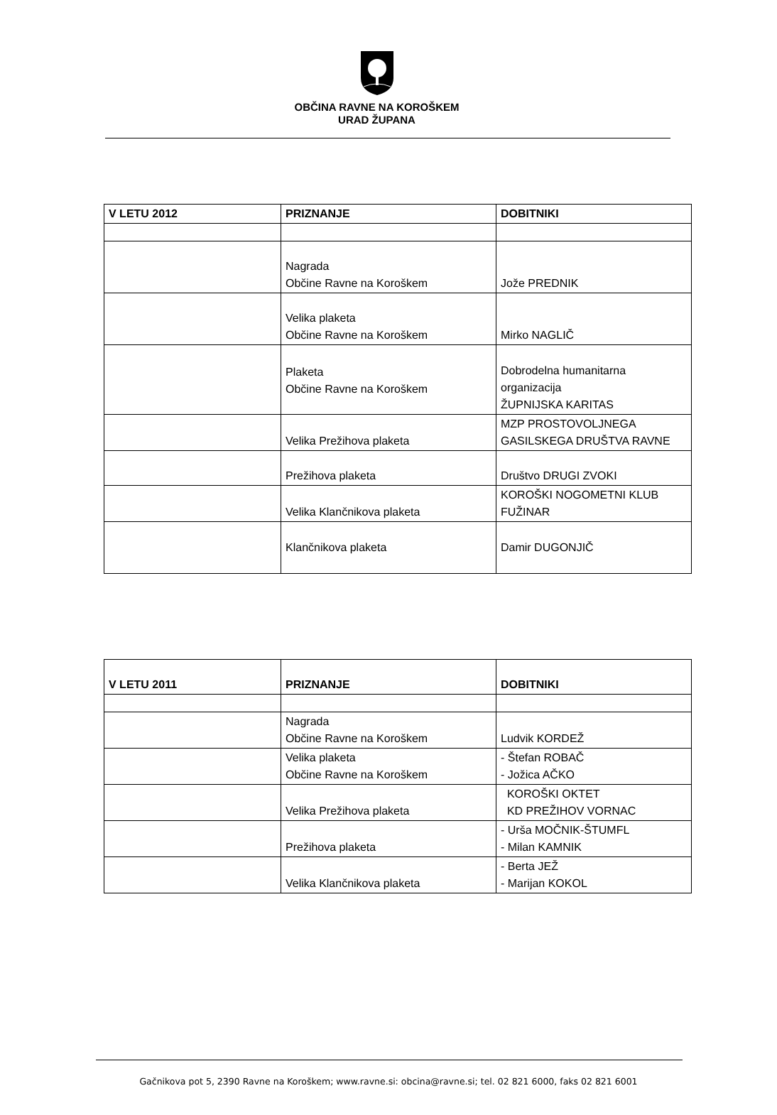OBČINA RAVNE NA KOROŠKEM
URAD ŽUPANA
| V LETU 2012 | PRIZNANJE | DOBITNIKI |
| --- | --- | --- |
| | Nagrada Občine Ravne na Koroškem | Jože PREDNIK |
| | Velika plaketa Občine Ravne na Koroškem | Mirko NAGLIČ |
| | Plaketa Občine Ravne na Koroškem | Dobrodelna humanitarna organizacija ŽUPNIJSKA KARITAS |
| | Velika Prežihova plaketa | MZP PROSTOVOLJNEGA GASILSKEGA DRUŠTVA RAVNE |
| | Prežihova plaketa | Društvo DRUGI ZVOKI |
| | Velika Klančnikova plaketa | KOROŠKI NOGOMETNI KLUB FUŽINAR |
| | Klančnikova plaketa | Damir DUGONJIČ |
| V LETU 2011 | PRIZNANJE | DOBITNIKI |
| --- | --- | --- |
| | Nagrada Občine Ravne na Koroškem | Ludvik KORDEŽ |
| | Velika plaketa Občine Ravne na Koroškem | - Štefan ROBAČ - Jožica AČKO |
| | Velika Prežihova plaketa | KOROŠKI OKTET KD PREŽIHOV VORNAC |
| | Prežihova plaketa | - Urša MOČNIK-ŠTUMFL - Milan KAMNIK |
| | Velika Klančnikova plaketa | - Berta JEŽ - Marijan KOKOL |
Gačnikova pot 5, 2390 Ravne na Koroškem; www.ravne.si: obcina@ravne.si; tel. 02 821 6000, faks 02 821 6001